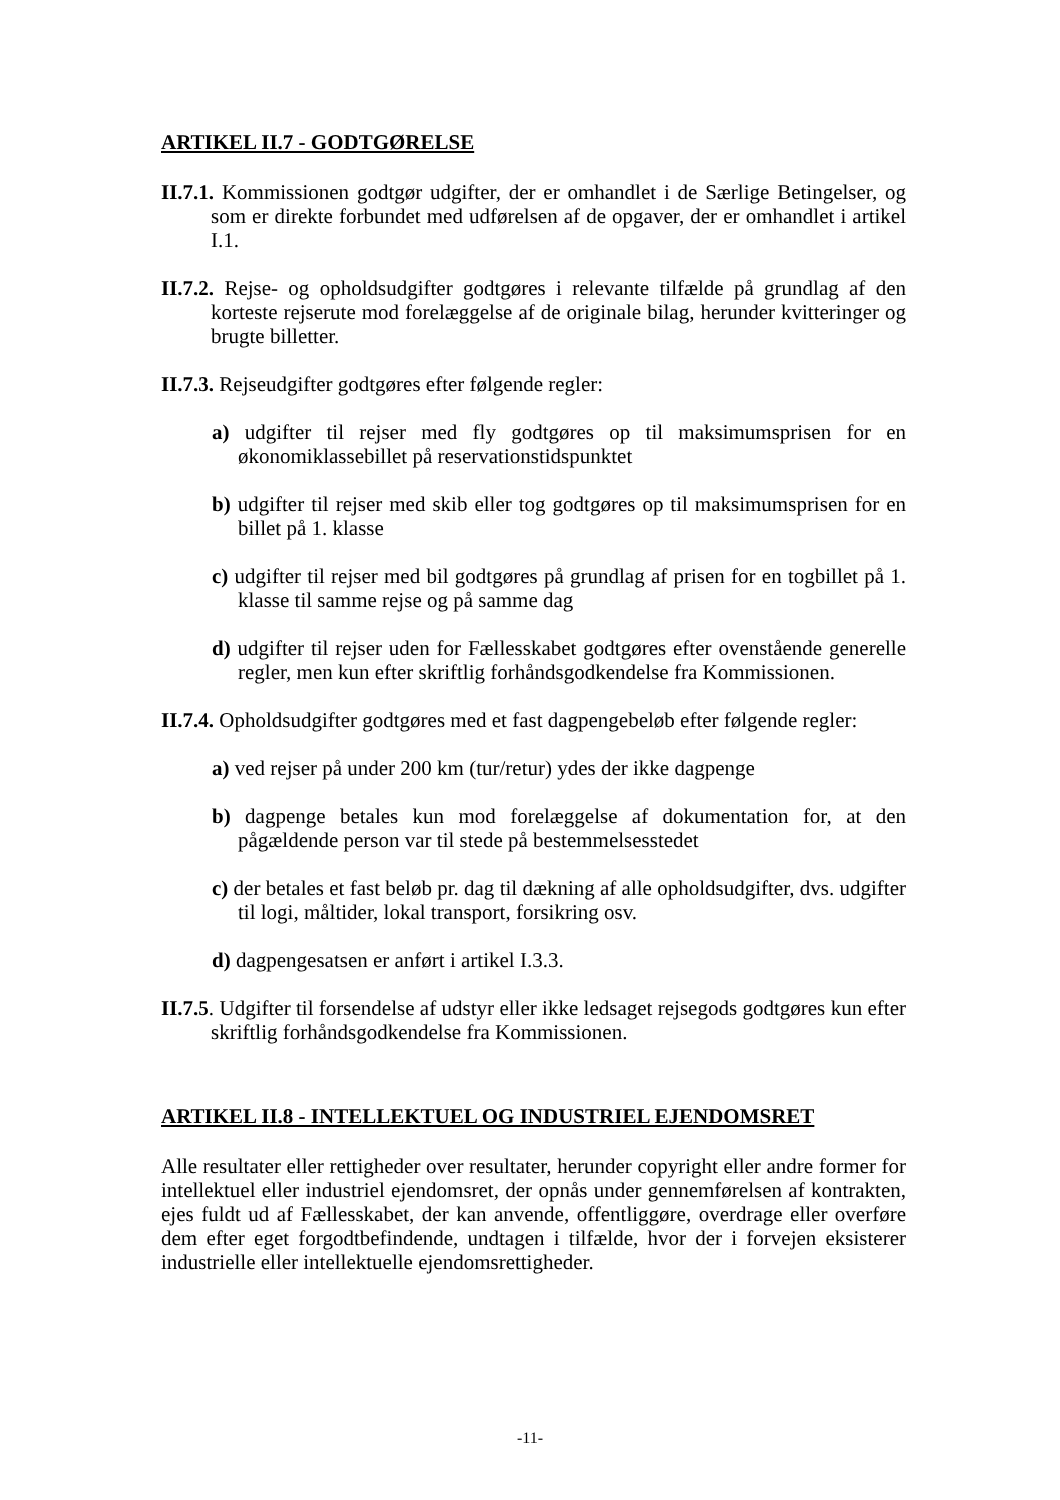ARTIKEL II.7 - GODTGØRELSE
II.7.1. Kommissionen godtgør udgifter, der er omhandlet i de Særlige Betingelser, og som er direkte forbundet med udførelsen af de opgaver, der er omhandlet i artikel I.1.
II.7.2. Rejse- og opholdsudgifter godtgøres i relevante tilfælde på grundlag af den korteste rejserute mod forelæggelse af de originale bilag, herunder kvitteringer og brugte billetter.
II.7.3. Rejseudgifter godtgøres efter følgende regler:
a) udgifter til rejser med fly godtgøres op til maksimumsprisen for en økonomiklassebillet på reservationstidspunktet
b) udgifter til rejser med skib eller tog godtgøres op til maksimumsprisen for en billet på 1. klasse
c) udgifter til rejser med bil godtgøres på grundlag af prisen for en togbillet på 1. klasse til samme rejse og på samme dag
d) udgifter til rejser uden for Fællesskabet godtgøres efter ovenstående generelle regler, men kun efter skriftlig forhåndsgodkendelse fra Kommissionen.
II.7.4. Opholdsudgifter godtgøres med et fast dagpengebeløb efter følgende regler:
a) ved rejser på under 200 km (tur/retur) ydes der ikke dagpenge
b) dagpenge betales kun mod forelæggelse af dokumentation for, at den pågældende person var til stede på bestemmelsesstedet
c) der betales et fast beløb pr. dag til dækning af alle opholdsudgifter, dvs. udgifter til logi, måltider, lokal transport, forsikring osv.
d) dagpengesatsen er anført i artikel I.3.3.
II.7.5. Udgifter til forsendelse af udstyr eller ikke ledsaget rejsegods godtgøres kun efter skriftlig forhåndsgodkendelse fra Kommissionen.
ARTIKEL II.8 - INTELLEKTUEL OG INDUSTRIEL EJENDOMSRET
Alle resultater eller rettigheder over resultater, herunder copyright eller andre former for intellektuel eller industriel ejendomsret, der opnås under gennemførelsen af kontrakten, ejes fuldt ud af Fællesskabet, der kan anvende, offentliggøre, overdrage eller overføre dem efter eget forgodtbefindende, undtagen i tilfælde, hvor der i forvejen eksisterer industrielle eller intellektuelle ejendomsrettigheder.
-11-